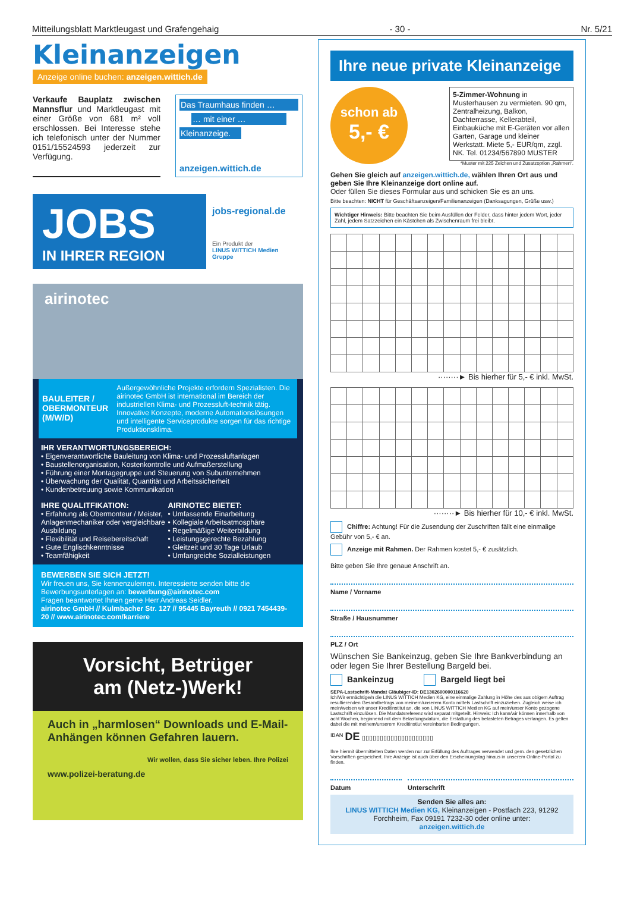Mitteilungsblatt Marktleugast und Grafengehaig - 30 - Nr. 5/21
Kleinanzeigen
Anzeige online buchen: anzeigen.wittich.de
Verkaufe Bauplatz zwischen Mannsflur und Marktleugast mit einer Größe von 681 m² voll erschlossen. Bei Interesse stehe ich telefonisch unter der Nummer 0151/15524593 jederzeit zur Verfügung.
Das Traumhaus finden …
… mit einer …
Kleinanzeige.
anzeigen.wittich.de
JOBS
IN IHRER REGION
jobs-regional.de
Ein Produkt der
LINUS WITTICH Medien Gruppe
airinotec
BAULEITER / OBERMONTEUR (M/W/D)
Außergewöhnliche Projekte erfordern Spezialisten. Die airinotec GmbH ist international im Bereich der industriellen Klima- und Prozessluft-technik tätig. Innovative Konzepte, moderne Automationslösungen und intelligente Serviceprodukte sorgen für das richtige Produktionsklima.
IHR VERANTWORTUNGSBEREICH:
• Eigenverantwortliche Bauleitung von Klima- und Prozessluftanlagen
• Baustellenorganisation, Kostenkontrolle und Aufmaßerstellung
• Führung einer Montagegruppe und Steuerung von Subunternehmen
• Überwachung der Qualität, Quantität und Arbeitssicherheit
• Kundenbetreuung sowie Kommunikation
IHRE QUALITFIKATION:
• Erfahrung als Obermonteur / Meister, Anlagenmechaniker oder vergleichbare Ausbildung
• Flexibilität und Reisebereitschaft
• Gute Englischkenntnisse
• Teamfähigkeit
AIRINOTEC BIETET:
• Umfassende Einarbeitung
• Kollegiale Arbeitsatmosphäre
• Regelmäßige Weiterbildung
• Leistungsgerechte Bezahlung
• Gleitzeit und 30 Tage Urlaub
• Umfangreiche Sozialleistungen
BEWERBEN SIE SICH JETZT!
Wir freuen uns, Sie kennenzulernen. Interessierte senden bitte die Bewerbungsunterlagen an: bewerbung@airinotec.com
Fragen beantwortet Ihnen gerne Herr Andreas Seidler.
airinotec GmbH // Kulmbacher Str. 127 // 95445 Bayreuth // 0921 7454439-20 // www.airinotec.com/karriere
Vorsicht, Betrüger
am (Netz-)Werk!
Auch in „harmlosen“ Downloads und E-Mail-Anhängen können Gefahren lauern.
Wir wollen, dass Sie sicher leben. Ihre Polizei
www.polizei-beratung.de
Ihre neue private Kleinanzeige
schon ab
5,- €
5-Zimmer-Wohnung in Musterhausen zu vermieten. 90 qm, Zentralheizung, Balkon, Dachterrasse, Kellerabteil, Einbauküche mit E-Geräten vor allen Garten, Garage und kleiner Werkstatt. Miete 5,- EUR/qm, zzgl. NK. Tel. 01234/567890 MUSTER
*Muster mit 225 Zeichen und Zusatzoption „Rahmen“.
Gehen Sie gleich auf anzeigen.wittich.de, wählen Ihren Ort aus und geben Sie Ihre Kleinanzeige dort online auf.
Oder füllen Sie dieses Formular aus und schicken Sie es an uns.
Bitte beachten: NICHT für Geschäftsanzeigen/Familienanzeigen (Danksagungen, Grüße usw.)
Wichtiger Hinweis: Bitte beachten Sie beim Ausfüllen der Felder, dass hinter jedem Wort, jeder Zahl, jedem Satzzeichen ein Kästchen als Zwischenraum frei bleibt.
········► Bis hierher für 5,- € inkl. MwSt.
········► Bis hierher für 10,- € inkl. MwSt.
Chiffre: Achtung! Für die Zusendung der Zuschriften fällt eine einmalige Gebühr von 5,- € an.
Anzeige mit Rahmen. Der Rahmen kostet 5,- € zusätzlich.
Bitte geben Sie Ihre genaue Anschrift an.
Name / Vorname
Straße / Hausnummer
PLZ / Ort
Wünschen Sie Bankeinzug, geben Sie Ihre Bankverbindung an oder legen Sie Ihrer Bestellung Bargeld bei.
Bankeinzug Bargeld liegt bei
SEPA-Lastschrift-Mandat Gläubiger-ID: DE1302600000116620
Ich/Wir ermächtige/n die LINUS WITTICH Medien KG, eine einmalige Zahlung in Höhe des aus obigem Auftrag resultierenden Gesamtbetrags von meinem/unserem Konto mittels Lastschrift einzuziehen. Zugleich weise ich mein/weisen wir unser Kreditinstitut an, die von LINUS WITTICH Medien KG auf mein/unser Konto gezogene Lastschrift einzulösen. Die Mandatsreferenz wird separat mitgeteilt. Hinweis: Ich kann/wir können innerhalb von acht Wochen, beginnend mit dem Belastungsdatum, die Erstattung des belasteten Betrages verlangen. Es gelten dabei die mit meinem/unserem Kreditinstiut vereinbarten Bedingungen.
<sup>IBAN</sup> DE ▯▯▯▯▯▯▯▯▯▯▯▯▯▯▯▯▯▯▯▯
Ihre hiermit übermittelten Daten werden nur zur Erfüllung des Auftrages verwendet und gem. den gesetzlichen Vorschriften gespeichert. Ihre Anzeige ist auch über den Erscheinungstag hinaus in unserem Online-Portal zu finden.
Datum Unterschrift
Senden Sie alles an:
LINUS WITTICH Medien KG, Kleinanzeigen - Postfach 223, 91292 Forchheim, Fax 09191 7232-30 oder online unter:
anzeigen.wittich.de